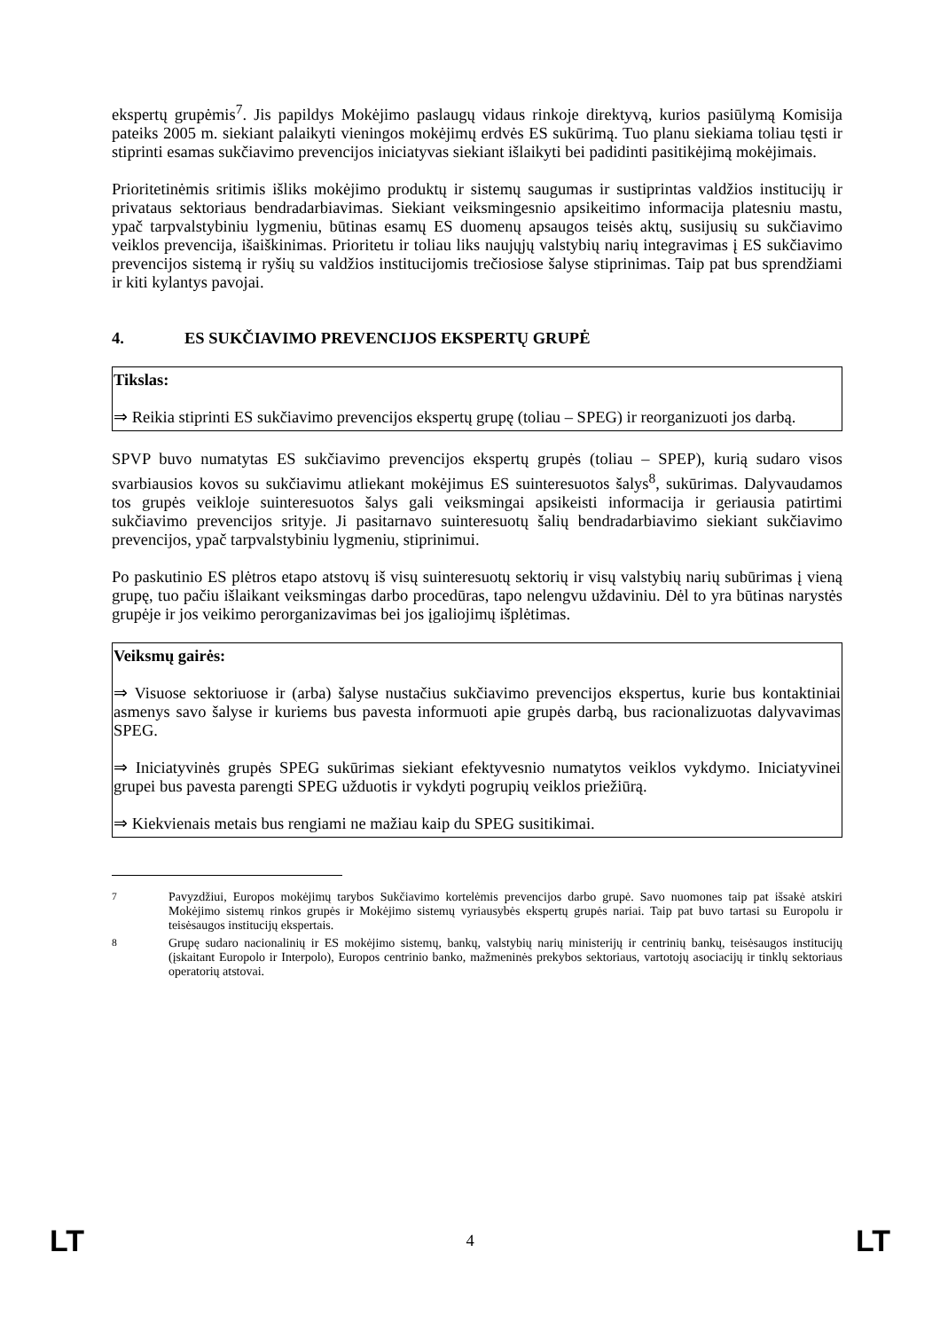ekspertų grupėmis<sup>7</sup>. Jis papildys Mokėjimo paslaugų vidaus rinkoje direktyvą, kurios pasiūlymą Komisija pateiks 2005 m. siekiant palaikyti vieningos mokėjimų erdvės ES sukūrimą. Tuo planu siekiama toliau tęsti ir stiprinti esamas sukčiavimo prevencijos iniciatyvas siekiant išlaikyti bei padidinti pasitikėjimą mokėjimais.
Prioritetinėmis sritimis išliks mokėjimo produktų ir sistemų saugumas ir sustiprintas valdžios institucijų ir privataus sektoriaus bendradarbiavimas. Siekiant veiksmingesnio apsikeitimo informacija platesniu mastu, ypač tarpvalstybiniu lygmeniu, būtinas esamų ES duomenų apsaugos teisės aktų, susijusių su sukčiavimo veiklos prevencija, išaiškinimas. Prioritetu ir toliau liks naujųjų valstybių narių integravimas į ES sukčiavimo prevencijos sistemą ir ryšių su valdžios institucijomis trečiosiose šalyse stiprinimas. Taip pat bus sprendžiami ir kiti kylantys pavojai.
4. ES SUKČIAVIMO PREVENCIJOS EKSPERTŲ GRUPĖ
Tikslas:
⇒ Reikia stiprinti ES sukčiavimo prevencijos ekspertų grupę (toliau – SPEG) ir reorganizuoti jos darbą.
SPVP buvo numatytas ES sukčiavimo prevencijos ekspertų grupės (toliau – SPEP), kurią sudaro visos svarbiausios kovos su sukčiavimu atliekant mokėjimus ES suinteresuotos šalys<sup>8</sup>, sukūrimas. Dalyvaudamos tos grupės veikloje suinteresuotos šalys gali veiksmingai apsikeisti informacija ir geriausia patirtimi sukčiavimo prevencijos srityje. Ji pasitarnavo suinteresuotų šalių bendradarbiavimo siekiant sukčiavimo prevencijos, ypač tarpvalstybiniu lygmeniu, stiprinimui.
Po paskutinio ES plėtros etapo atstovų iš visų suinteresuotų sektorių ir visų valstybių narių subūrimas į vieną grupę, tuo pačiu išlaikant veiksmingas darbo procedūras, tapo nelengvu uždaviniu. Dėl to yra būtinas narystės grupėje ir jos veikimo perorganizavimas bei jos įgaliojimų išplėtimas.
Veiksmų gairės:
⇒ Visuose sektoriuose ir (arba) šalyse nustačius sukčiavimo prevencijos ekspertus, kurie bus kontaktiniai asmenys savo šalyse ir kuriems bus pavesta informuoti apie grupės darbą, bus racionalizuotas dalyvavimas SPEG.
⇒ Iniciatyvinės grupės SPEG sukūrimas siekiant efektyvesnio numatytos veiklos vykdymo. Iniciatyvinei grupei bus pavesta parengti SPEG užduotis ir vykdyti pogrupių veiklos priežiūrą.
⇒ Kiekvienais metais bus rengiami ne mažiau kaip du SPEG susitikimai.
<sup>7</sup> Pavyzdžiui, Europos mokėjimų tarybos Sukčiavimo kortelėmis prevencijos darbo grupė. Savo nuomones taip pat išsakė atskiri Mokėjimo sistemų rinkos grupės ir Mokėjimo sistemų vyriausybės ekspertų grupės nariai. Taip pat buvo tartasi su Europolu ir teisėsaugos institucijų ekspertais.
<sup>8</sup> Grupę sudaro nacionalinių ir ES mokėjimo sistemų, bankų, valstybių narių ministerijų ir centrinių bankų, teisėsaugos institucijų (įskaitant Europolo ir Interpolo), Europos centrinio banko, mažmeninės prekybos sektoriaus, vartotojų asociacijų ir tinklų sektoriaus operatorių atstovai.
LT 4 LT